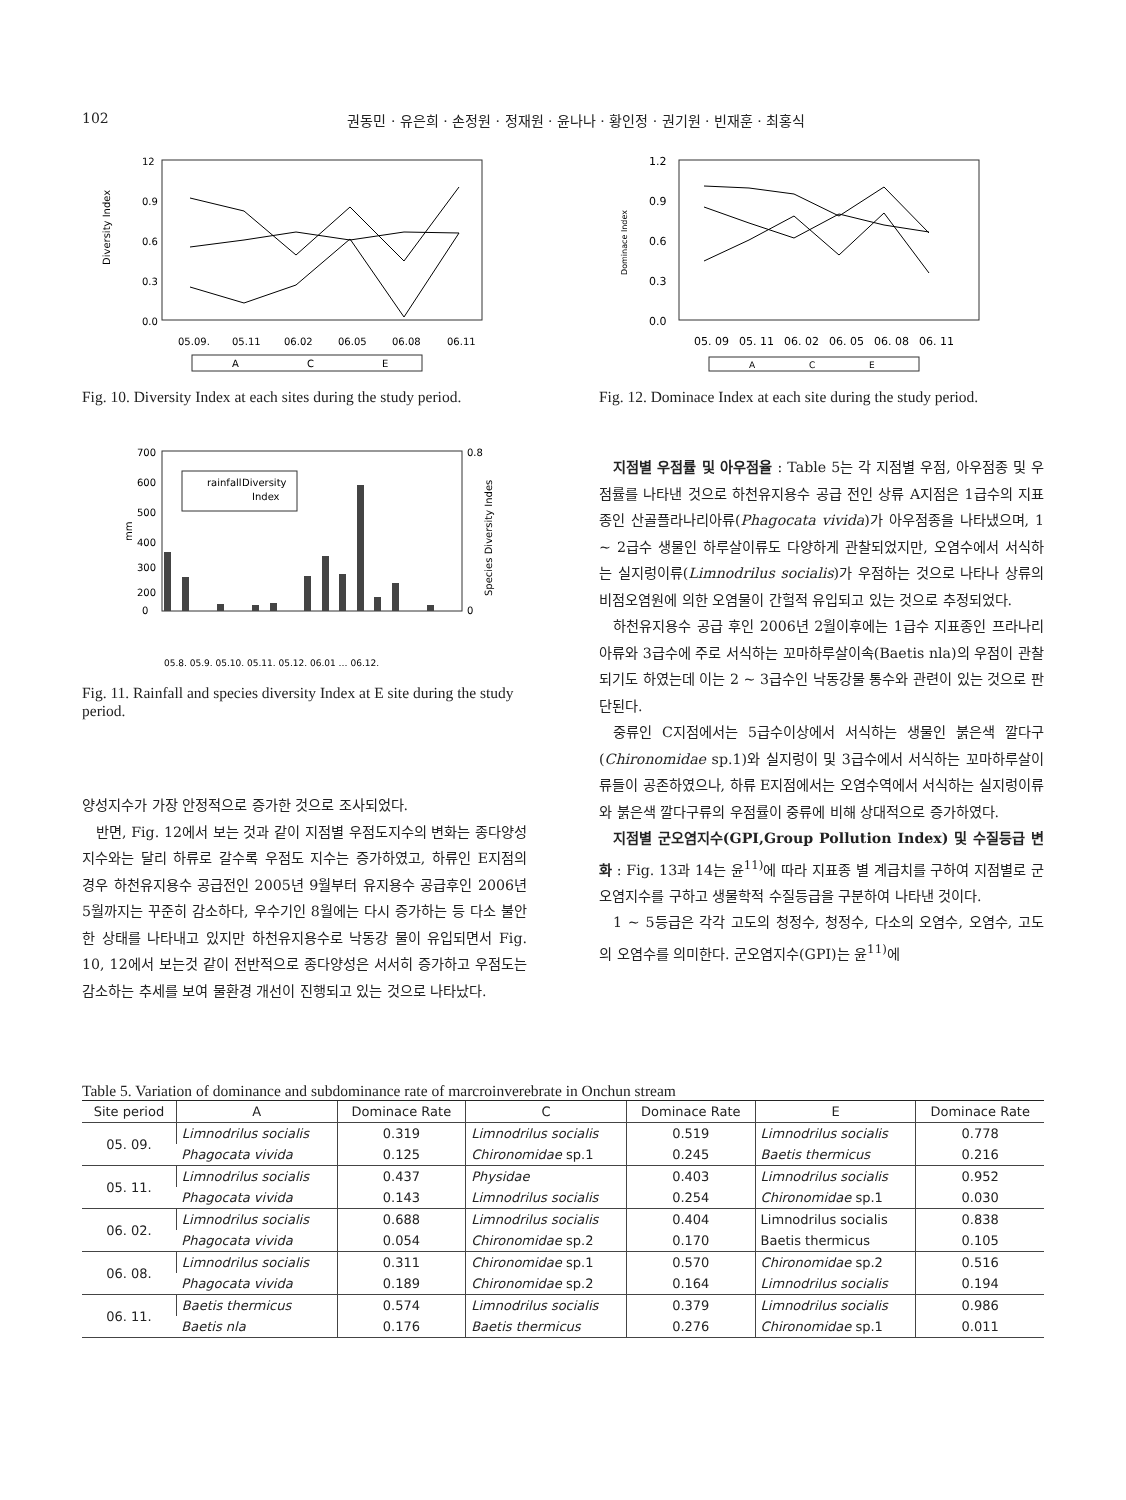102 권동민 · 유은희 · 손정원 · 정재원 · 윤나나 · 황인정 · 권기원 · 빈재훈 · 최홍식
12
0.9
0.6
0.3
0.0
Diversity Index
05.09.
05.11
06.02
06.05
06.08
06.11
A
C
E
Fig. 10. Diversity Index at each sites during the study period.
1.2
0.9
0.6
0.3
0.0
Dominace Index
05. 09
05. 11
06. 02
06. 05
06. 08
06. 11
A
C
E
Fig. 12. Dominace Index at each site during the study period.
700
600
500
400
300
200
0
0.8
0
mm
Species Diversity Indes
rainfall
Diversity
Index
05.8. 05.9. 05.10. 05.11. 05.12. 06.01 … 06.12.
Fig. 11. Rainfall and species diversity Index at E site during the study period.
양성지수가 가장 안정적으로 증가한 것으로 조사되었다.
반면, Fig. 12에서 보는 것과 같이 지점별 우점도지수의 변화는 종다양성 지수와는 달리 하류로 갈수록 우점도 지수는 증가하였고, 하류인 E지점의 경우 하천유지용수 공급전인 2005년 9월부터 유지용수 공급후인 2006년 5월까지는 꾸준히 감소하다, 우수기인 8월에는 다시 증가하는 등 다소 불안한 상태를 나타내고 있지만 하천유지용수로 낙동강 물이 유입되면서 Fig. 10, 12에서 보는것 같이 전반적으로 종다양성은 서서히 증가하고 우점도는 감소하는 추세를 보여 물환경 개선이 진행되고 있는 것으로 나타났다.
지점별 우점률 및 아우점율 : Table 5는 각 지점별 우점, 아우점종 및 우점률를 나타낸 것으로 하천유지용수 공급 전인 상류 A지점은 1급수의 지표종인 산골플라나리아류(Phagocata vivida)가 아우점종을 나타냈으며, 1 ~ 2급수 생물인 하루살이류도 다양하게 관찰되었지만, 오염수에서 서식하는 실지렁이류(Limnodrilus socialis)가 우점하는 것으로 나타나 상류의 비점오염원에 의한 오염물이 간헐적 유입되고 있는 것으로 추정되었다.
하천유지용수 공급 후인 2006년 2월이후에는 1급수 지표종인 프라나리아류와 3급수에 주로 서식하는 꼬마하루살이속(Baetis nla)의 우점이 관찰되기도 하였는데 이는 2 ~ 3급수인 낙동강물 통수와 관련이 있는 것으로 판단된다.
중류인 C지점에서는 5급수이상에서 서식하는 생물인 붉은색 깔다구(Chironomidae sp.1)와 실지렁이 및 3급수에서 서식하는 꼬마하루살이류들이 공존하였으나, 하류 E지점에서는 오염수역에서 서식하는 실지렁이류와 붉은색 깔다구류의 우점률이 중류에 비해 상대적으로 증가하였다.
지점별 군오염지수(GPI,Group Pollution Index) 및 수질등급 변화 : Fig. 13과 14는 윤<sup>11)</sup>에 따라 지표종 별 계급치를 구하여 지점별로 군오염지수를 구하고 생물학적 수질등급을 구분하여 나타낸 것이다.
1 ~ 5등급은 각각 고도의 청정수, 청정수, 다소의 오염수, 오염수, 고도의 오염수를 의미한다. 군오염지수(GPI)는 윤<sup>11)</sup>에
Table 5. Variation of dominance and subdominance rate of marcroinverebrate in Onchun stream
| Site period | A | Dominace Rate | C | Dominace Rate | E | Dominace Rate |
| --- | --- | --- | --- | --- | --- | --- |
| 05. 09. | Limnodrilus socialis | 0.319 | Limnodrilus socialis | 0.519 | Limnodrilus socialis | 0.778 |
| | Phagocata vivida | 0.125 | Chironomidae sp.1 | 0.245 | Baetis thermicus | 0.216 |
| 05. 11. | Limnodrilus socialis | 0.437 | Physidae | 0.403 | Limnodrilus socialis | 0.952 |
| | Phagocata vivida | 0.143 | Limnodrilus socialis | 0.254 | Chironomidae sp.1 | 0.030 |
| 06. 02. | Limnodrilus socialis | 0.688 | Limnodrilus socialis | 0.404 | Limnodrilus socialis | 0.838 |
| | Phagocata vivida | 0.054 | Chironomidae sp.2 | 0.170 | Baetis thermicus | 0.105 |
| 06. 08. | Limnodrilus socialis | 0.311 | Chironomidae sp.1 | 0.570 | Chironomidae sp.2 | 0.516 |
| | Phagocata vivida | 0.189 | Chironomidae sp.2 | 0.164 | Limnodrilus socialis | 0.194 |
| 06. 11. | Baetis thermicus | 0.574 | Limnodrilus socialis | 0.379 | Limnodrilus socialis | 0.986 |
| | Baetis nla | 0.176 | Baetis thermicus | 0.276 | Chironomidae sp.1 | 0.011 |